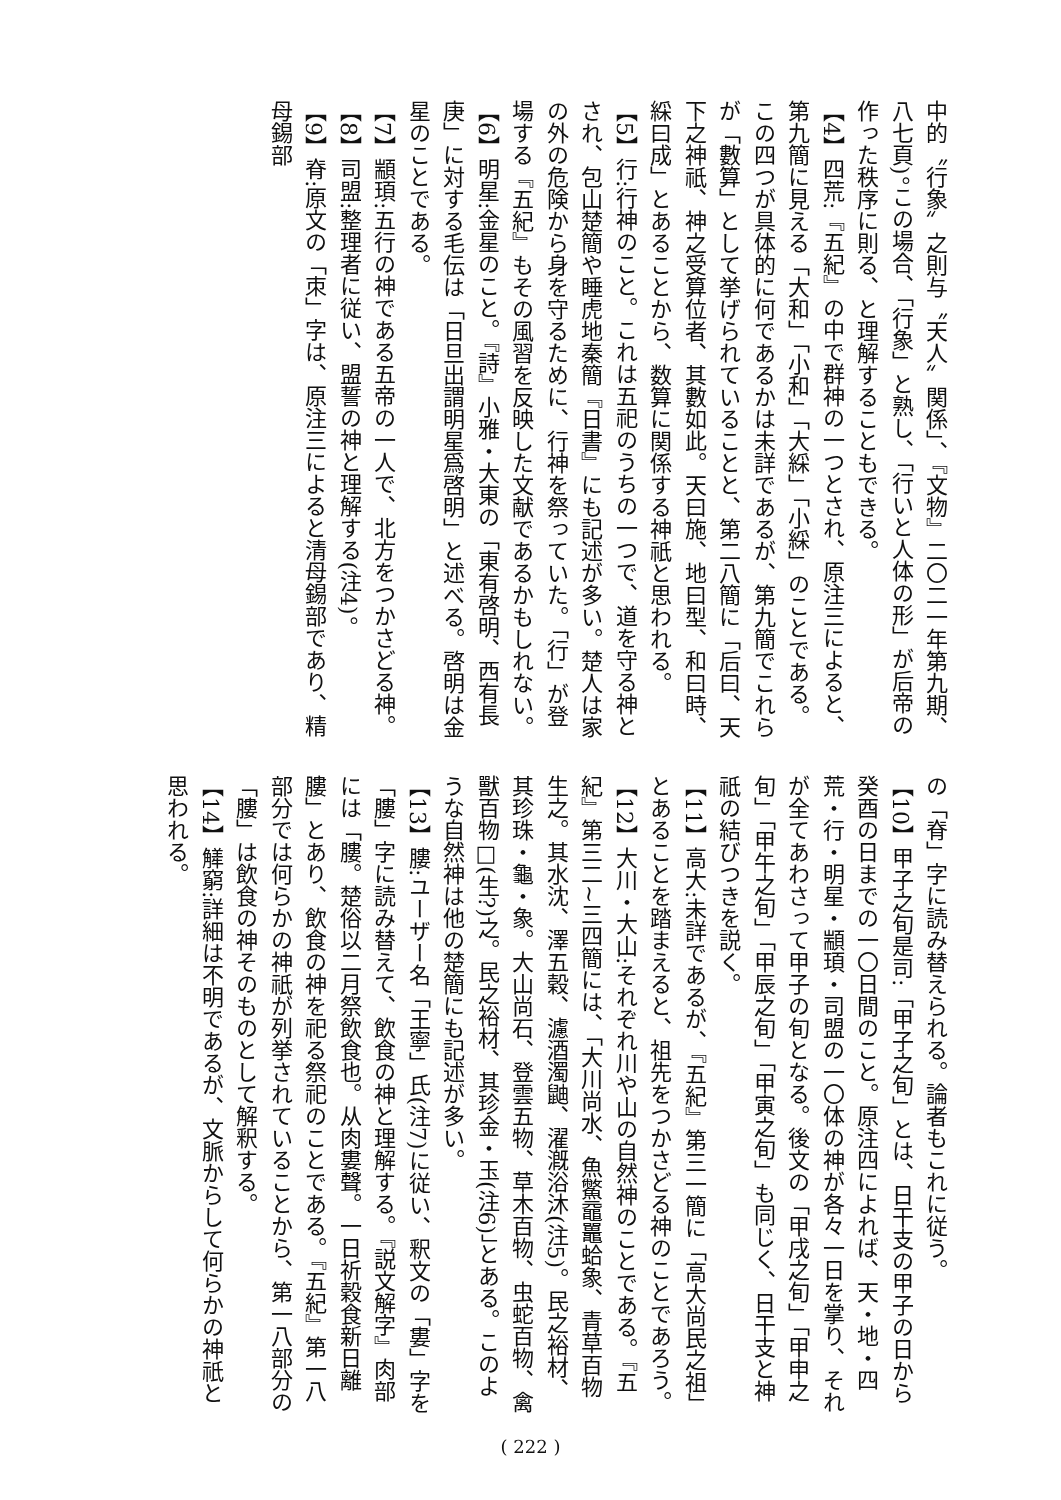中的〝行象〟之則与〝天人〟関係」、『文物』二〇二一年第九期、八七頁)。この場合、「行象」と熟し、「行いと人体の形」が后帝の作った秩序に則る、と理解することもできる。
【4】四荒:『五紀』の中で群神の一つとされ、原注三によると、第九簡に見える「大和」「小和」「大綵」「小綵」のことである。この四つが具体的に何であるかは未詳であるが、第九簡でこれらが「數算」として挙げられていることと、第二八簡に「后曰、天下之神祇、神之受算位者、其數如此。天曰施、地曰型、和曰時、綵曰成」とあることから、数算に関係する神祇と思われる。
【5】行:行神のこと。これは五祀のうちの一つで、道を守る神とされ、包山楚簡や睡虎地秦簡『日書』にも記述が多い。楚人は家の外の危険から身を守るために、行神を祭っていた。「行」が登場する『五紀』もその風習を反映した文献であるかもしれない。
【6】明星:金星のこと。『詩』小雅・大東の「東有啓明、西有長庚」に対する毛伝は「日旦出謂明星爲啓明」と述べる。啓明は金星のことである。
【7】顓頊:五行の神である五帝の一人で、北方をつかさどる神。
【8】司盟:整理者に従い、盟誓の神と理解する(注4)。
【9】脊:原文の「朿」字は、原注三によると清母錫部であり、精母錫部
の「脊」字に読み替えられる。論者もこれに従う。
【10】甲子之旬是司:「甲子之旬」とは、日干支の甲子の日から癸酉の日までの一〇日間のこと。原注四によれば、天・地・四荒・行・明星・顓頊・司盟の一〇体の神が各々一日を掌り、それが全てあわさって甲子の旬となる。後文の「甲戌之旬」「甲申之旬」「甲午之旬」「甲辰之旬」「甲寅之旬」も同じく、日干支と神祇の結びつきを説く。
【11】高大:未詳であるが、『五紀』第三一簡に「高大尚民之祖」とあることを踏まえると、祖先をつかさどる神のことであろう。
【12】大川・大山:それぞれ川や山の自然神のことである。『五紀』第三二~三四簡には、「大川尚水、魚鱉黿鼉蛤象、青草百物生之。其水沈、澤五穀、濾酒濁鼬、濯漑浴沐(注5)。民之裕材、其珍珠・龜・象。大山尚石、登雲五物、草木百物、虫蛇百物、禽獸百物□(生?)之。民之裕材、其珍金・玉(注6)」とある。このような自然神は他の楚簡にも記述が多い。
【13】膢:ユーザー名「王寧」氏(注7)に従い、釈文の「婁」字を「膢」字に読み替えて、飲食の神と理解する。『説文解字』肉部には「膢。楚俗以二月祭飲食也。从肉婁聲。一日祈穀食新日離膢」とあり、飲食の神を祀る祭祀のことである。『五紀』第一八部分では何らかの神祇が列挙されていることから、第一八部分の「膢」は飲食の神そのものとして解釈する。
【14】觲窮:詳細は不明であるが、文脈からして何らかの神祇と思われる。
( 222 )